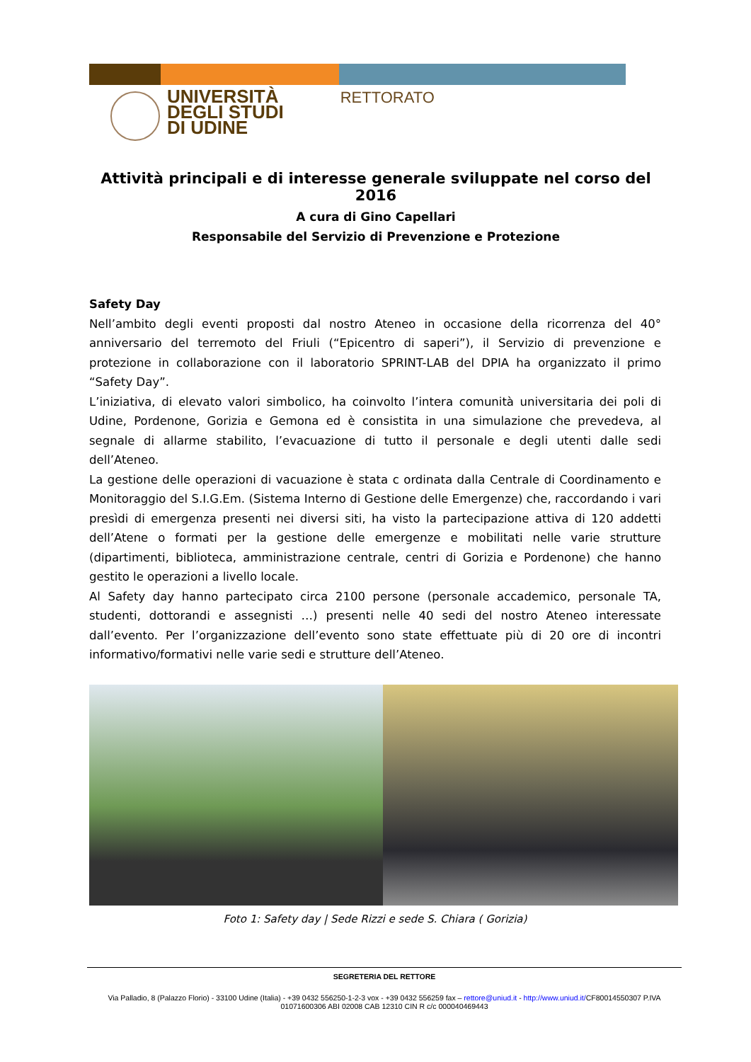UNIVERSITÀ
DEGLI STUDI
DI UDINE
RETTORATO
Attività principali e di interesse generale sviluppate nel corso del 2016
A cura di Gino Capellari
Responsabile del Servizio di Prevenzione e Protezione
Safety Day
Nell’ambito degli eventi proposti dal nostro Ateneo in occasione della ricorrenza del 40° anniversario del terremoto del Friuli (“Epicentro di saperi”), il Servizio di prevenzione e protezione in collaborazione con il laboratorio SPRINT-LAB del DPIA ha organizzato il primo “Safety Day”.
L’iniziativa, di elevato valori simbolico, ha coinvolto l’intera comunità universitaria dei poli di Udine, Pordenone, Gorizia e Gemona ed è consistita in una simulazione che prevedeva, al segnale di allarme stabilito, l’evacuazione di tutto il personale e degli utenti dalle sedi dell’Ateneo.
La gestione delle operazioni di vacuazione è stata c ordinata dalla Centrale di Coordinamento e Monitoraggio del S.I.G.Em. (Sistema Interno di Gestione delle Emergenze) che, raccordando i vari presìdi di emergenza presenti nei diversi siti, ha visto la partecipazione attiva di 120 addetti dell’Atene o formati per la gestione delle emergenze e mobilitati nelle varie strutture (dipartimenti, biblioteca, amministrazione centrale, centri di Gorizia e Pordenone) che hanno gestito le operazioni a livello locale.
Al Safety day hanno partecipato circa 2100 persone (personale accademico, personale TA, studenti, dottorandi e assegnisti …) presenti nelle 40 sedi del nostro Ateneo interessate dall’evento. Per l’organizzazione dell’evento sono state effettuate più di 20 ore di incontri informativo/formativi nelle varie sedi e strutture dell’Ateneo.
Foto 1: Safety day | Sede Rizzi e sede S. Chiara ( Gorizia)
SEGRETERIA DEL RETTORE
Via Palladio, 8 (Palazzo Florio) - 33100 Udine (Italia) - +39 0432 556250-1-2-3 vox - +39 0432 556259 fax – rettore@uniud.it - http://www.uniud.it/CF80014550307 P.IVA
01071600306 ABI 02008 CAB 12310 CIN R c/c 000040469443